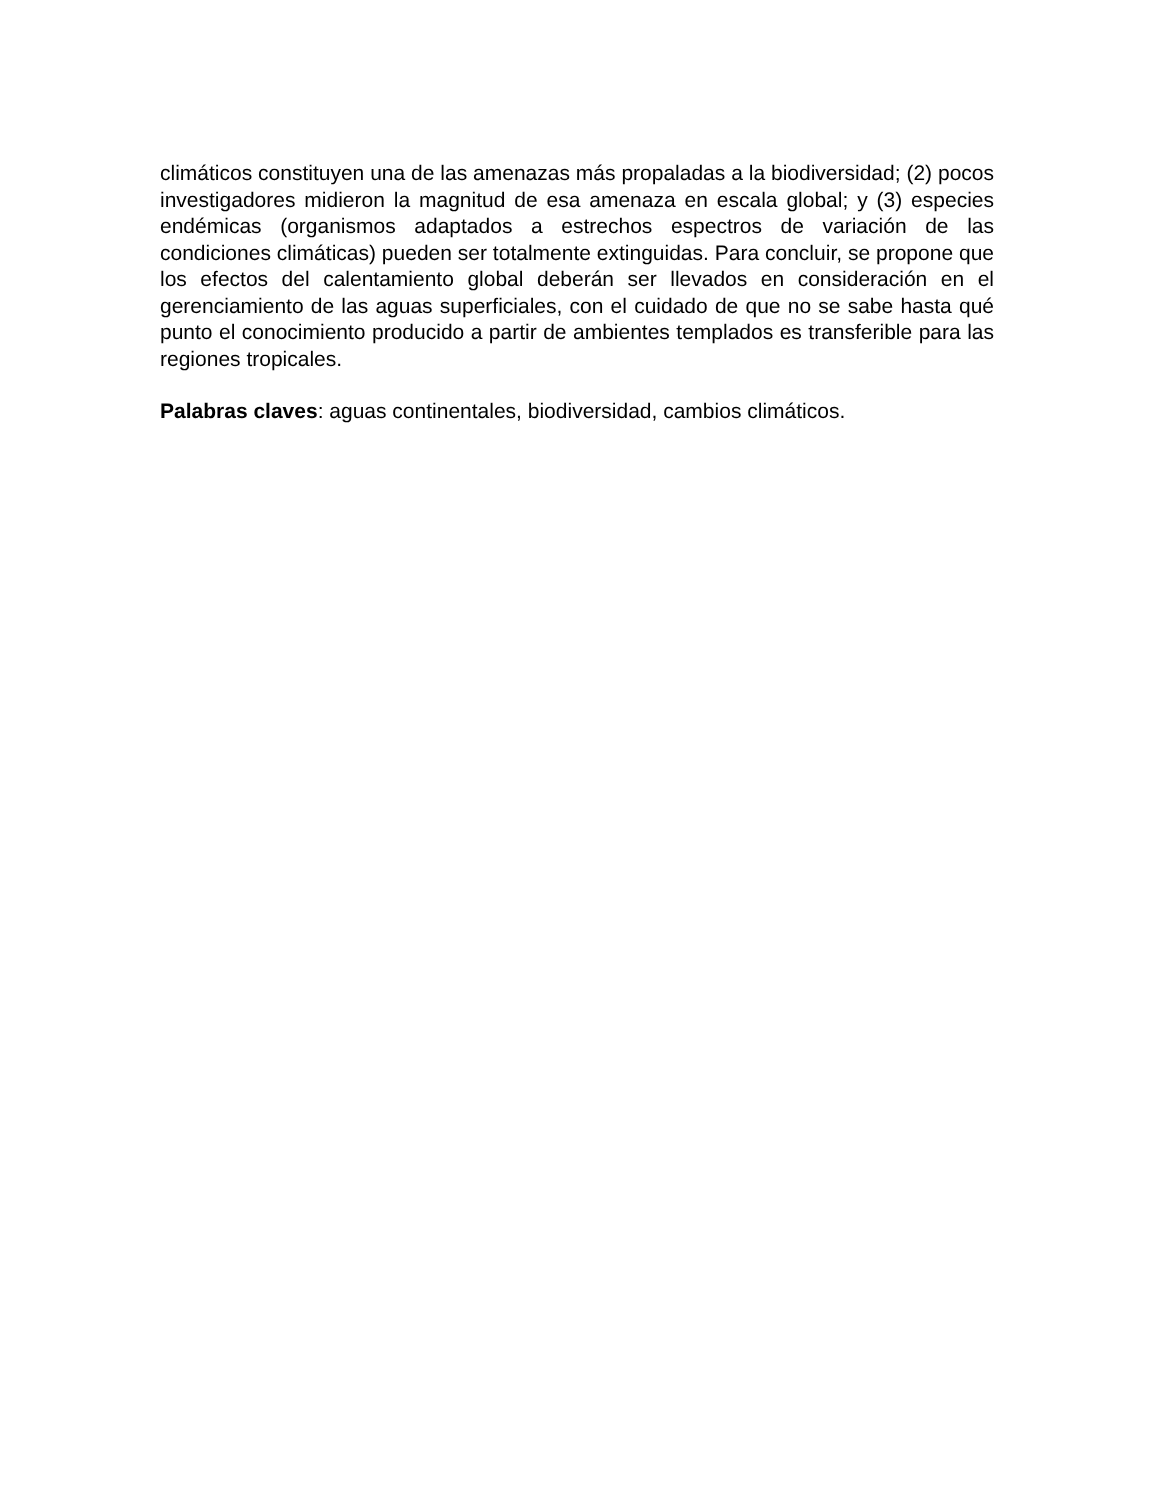climáticos constituyen una de las amenazas más propaladas a la biodiversidad; (2) pocos investigadores midieron la magnitud de esa amenaza en escala global; y (3) especies endémicas (organismos adaptados a estrechos espectros de variación de las condiciones climáticas) pueden ser totalmente extinguidas. Para concluir, se propone que los efectos del calentamiento global deberán ser llevados en consideración en el gerenciamiento de las aguas superficiales, con el cuidado de que no se sabe hasta qué punto el conocimiento producido a partir de ambientes templados es transferible para las regiones tropicales.
Palabras claves: aguas continentales, biodiversidad, cambios climáticos.